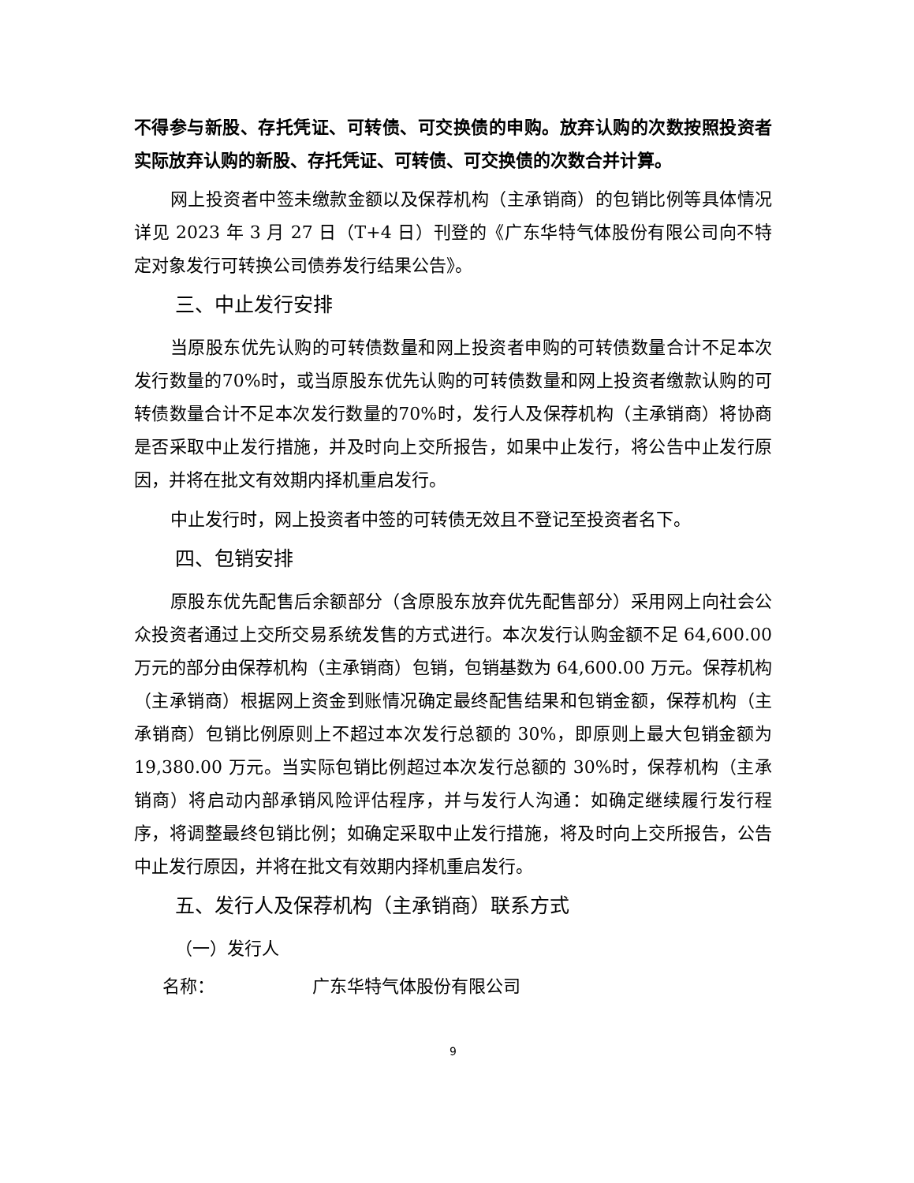不得参与新股、存托凭证、可转债、可交换债的申购。放弃认购的次数按照投资者实际放弃认购的新股、存托凭证、可转债、可交换债的次数合并计算。
网上投资者中签未缴款金额以及保荐机构（主承销商）的包销比例等具体情况详见 2023 年 3 月 27 日（T+4 日）刊登的《广东华特气体股份有限公司向不特定对象发行可转换公司债券发行结果公告》。
三、中止发行安排
当原股东优先认购的可转债数量和网上投资者申购的可转债数量合计不足本次发行数量的70%时，或当原股东优先认购的可转债数量和网上投资者缴款认购的可转债数量合计不足本次发行数量的70%时，发行人及保荐机构（主承销商）将协商是否采取中止发行措施，并及时向上交所报告，如果中止发行，将公告中止发行原因，并将在批文有效期内择机重启发行。
中止发行时，网上投资者中签的可转债无效且不登记至投资者名下。
四、包销安排
原股东优先配售后余额部分（含原股东放弃优先配售部分）采用网上向社会公众投资者通过上交所交易系统发售的方式进行。本次发行认购金额不足 64,600.00 万元的部分由保荐机构（主承销商）包销，包销基数为 64,600.00 万元。保荐机构（主承销商）根据网上资金到账情况确定最终配售结果和包销金额，保荐机构（主承销商）包销比例原则上不超过本次发行总额的 30%，即原则上最大包销金额为 19,380.00 万元。当实际包销比例超过本次发行总额的 30%时，保荐机构（主承销商）将启动内部承销风险评估程序，并与发行人沟通：如确定继续履行发行程序，将调整最终包销比例；如确定采取中止发行措施，将及时向上交所报告，公告中止发行原因，并将在批文有效期内择机重启发行。
五、发行人及保荐机构（主承销商）联系方式
（一）发行人
名称： 广东华特气体股份有限公司
9